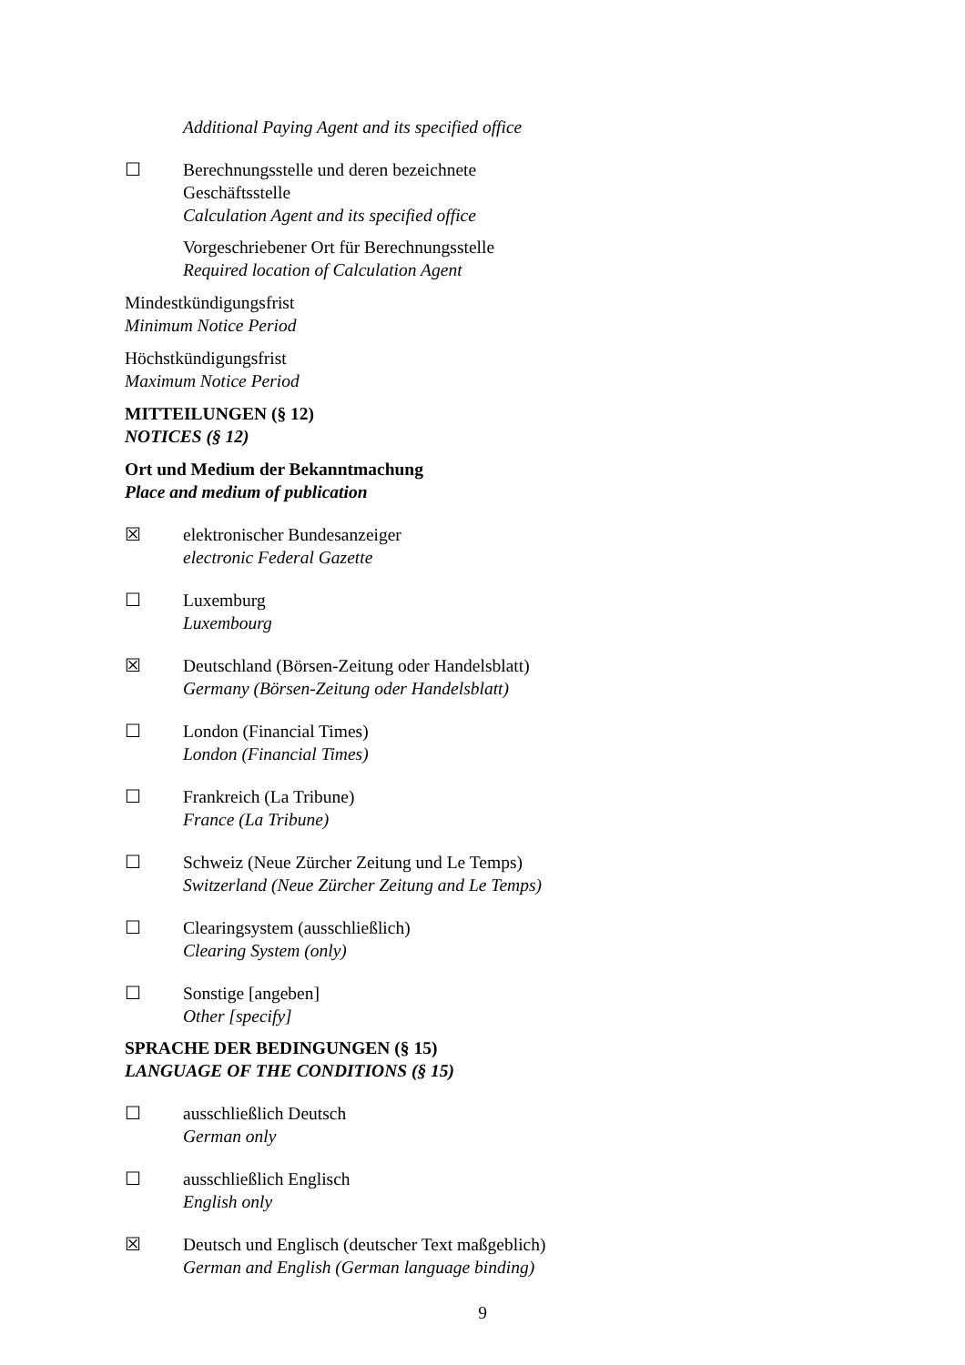Additional Paying Agent and its specified office
☐ Berechnungsstelle und deren bezeichnete
Geschäftsstelle
Calculation Agent and its specified office
Vorgeschriebener Ort für Berechnungsstelle
Required location of Calculation Agent
Mindestkündigungsfrist
Minimum Notice Period
Höchstkündigungsfrist
Maximum Notice Period
MITTEILUNGEN (§ 12)
NOTICES (§ 12)
Ort und Medium der Bekanntmachung
Place and medium of publication
☒ elektronischer Bundesanzeiger
electronic Federal Gazette
☐ Luxemburg
Luxembourg
☒ Deutschland (Börsen-Zeitung oder Handelsblatt)
Germany (Börsen-Zeitung oder Handelsblatt)
☐ London (Financial Times)
London (Financial Times)
☐ Frankreich (La Tribune)
France (La Tribune)
☐ Schweiz (Neue Zürcher Zeitung und Le Temps)
Switzerland (Neue Zürcher Zeitung and Le Temps)
☐ Clearingsystem (ausschließlich)
Clearing System (only)
☐ Sonstige [angeben]
Other [specify]
SPRACHE DER BEDINGUNGEN (§ 15)
LANGUAGE OF THE CONDITIONS (§ 15)
☐ ausschließlich Deutsch
German only
☐ ausschließlich Englisch
English only
☒ Deutsch und Englisch (deutscher Text maßgeblich)
German and English (German language binding)
9